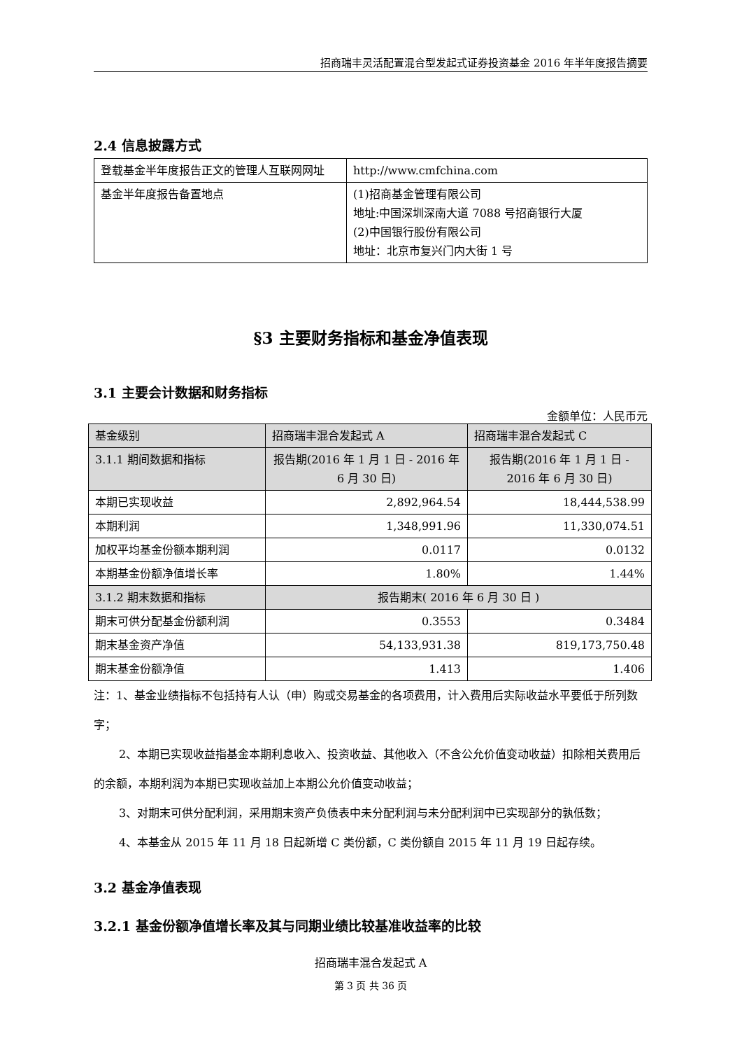招商瑞丰灵活配置混合型发起式证券投资基金 2016 年半年度报告摘要
2.4 信息披露方式
| 登载基金半年度报告正文的管理人互联网网址 | http://www.cmfchina.com |
| 基金半年度报告备置地点 | (1)招商基金管理有限公司 地址:中国深圳深南大道 7088 号招商银行大厦 (2)中国银行股份有限公司 地址：北京市复兴门内大街 1 号 |
§3 主要财务指标和基金净值表现
3.1 主要会计数据和财务指标
金额单位：人民币元
| 基金级别 | 招商瑞丰混合发起式 A | 招商瑞丰混合发起式 C |
| 3.1.1 期间数据和指标 | 报告期(2016 年 1 月 1 日 - 2016 年 6 月 30 日) | 报告期(2016 年 1 月 1 日 - 2016 年 6 月 30 日) |
| 本期已实现收益 | 2,892,964.54 | 18,444,538.99 |
| 本期利润 | 1,348,991.96 | 11,330,074.51 |
| 加权平均基金份额本期利润 | 0.0117 | 0.0132 |
| 本期基金份额净值增长率 | 1.80% | 1.44% |
| 3.1.2 期末数据和指标 | 报告期末( 2016 年 6 月 30 日 ) | |
| 期末可供分配基金份额利润 | 0.3553 | 0.3484 |
| 期末基金资产净值 | 54,133,931.38 | 819,173,750.48 |
| 期末基金份额净值 | 1.413 | 1.406 |
注：1、基金业绩指标不包括持有人认（申）购或交易基金的各项费用，计入费用后实际收益水平要低于所列数字；
2、本期已实现收益指基金本期利息收入、投资收益、其他收入（不含公允价值变动收益）扣除相关费用后的余额，本期利润为本期已实现收益加上本期公允价值变动收益；
3、对期末可供分配利润，采用期末资产负债表中未分配利润与未分配利润中已实现部分的孰低数；
4、本基金从 2015 年 11 月 18 日起新增 C 类份额，C 类份额自 2015 年 11 月 19 日起存续。
3.2 基金净值表现
3.2.1 基金份额净值增长率及其与同期业绩比较基准收益率的比较
招商瑞丰混合发起式 A
第 3 页 共 36 页